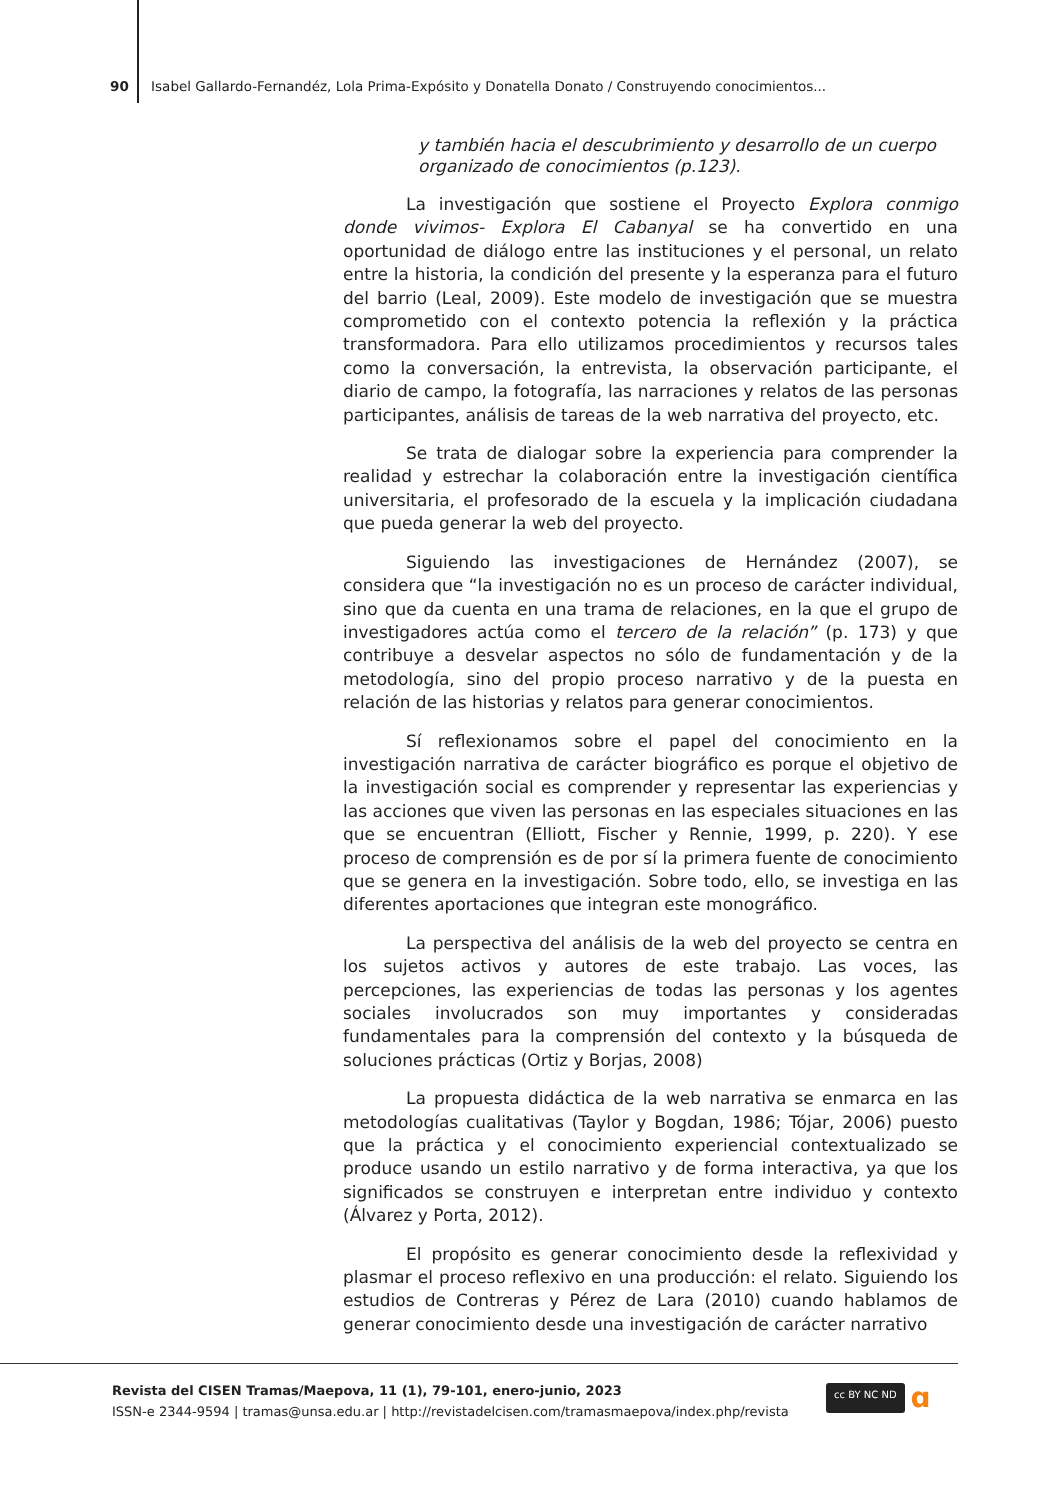90 Isabel Gallardo-Fernandéz, Lola Prima-Expósito y Donatella Donato / Construyendo conocimientos...
y también hacia el descubrimiento y desarrollo de un cuerpo organizado de conocimientos (p.123).
La investigación que sostiene el Proyecto Explora conmigo donde vivimos- Explora El Cabanyal se ha convertido en una oportunidad de diálogo entre las instituciones y el personal, un relato entre la historia, la condición del presente y la esperanza para el futuro del barrio (Leal, 2009). Este modelo de investigación que se muestra comprometido con el contexto potencia la reflexión y la práctica transformadora. Para ello utilizamos procedimientos y recursos tales como la conversación, la entrevista, la observación participante, el diario de campo, la fotografía, las narraciones y relatos de las personas participantes, análisis de tareas de la web narrativa del proyecto, etc.
Se trata de dialogar sobre la experiencia para comprender la realidad y estrechar la colaboración entre la investigación científica universitaria, el profesorado de la escuela y la implicación ciudadana que pueda generar la web del proyecto.
Siguiendo las investigaciones de Hernández (2007), se considera que “la investigación no es un proceso de carácter individual, sino que da cuenta en una trama de relaciones, en la que el grupo de investigadores actúa como el tercero de la relación” (p. 173) y que contribuye a desvelar aspectos no sólo de fundamentación y de la metodología, sino del propio proceso narrativo y de la puesta en relación de las historias y relatos para generar conocimientos.
Sí reflexionamos sobre el papel del conocimiento en la investigación narrativa de carácter biográfico es porque el objetivo de la investigación social es comprender y representar las experiencias y las acciones que viven las personas en las especiales situaciones en las que se encuentran (Elliott, Fischer y Rennie, 1999, p. 220). Y ese proceso de comprensión es de por sí la primera fuente de conocimiento que se genera en la investigación. Sobre todo, ello, se investiga en las diferentes aportaciones que integran este monográfico.
La perspectiva del análisis de la web del proyecto se centra en los sujetos activos y autores de este trabajo. Las voces, las percepciones, las experiencias de todas las personas y los agentes sociales involucrados son muy importantes y consideradas fundamentales para la comprensión del contexto y la búsqueda de soluciones prácticas (Ortiz y Borjas, 2008)
La propuesta didáctica de la web narrativa se enmarca en las metodologías cualitativas (Taylor y Bogdan, 1986; Tójar, 2006) puesto que la práctica y el conocimiento experiencial contextualizado se produce usando un estilo narrativo y de forma interactiva, ya que los significados se construyen e interpretan entre individuo y contexto (Álvarez y Porta, 2012).
El propósito es generar conocimiento desde la reflexividad y plasmar el proceso reflexivo en una producción: el relato. Siguiendo los estudios de Contreras y Pérez de Lara (2010) cuando hablamos de generar conocimiento desde una investigación de carácter narrativo
Revista del CISEN Tramas/Maepova, 11 (1), 79-101, enero-junio, 2023
ISSN-e 2344-9594 | tramas@unsa.edu.ar | http://revistadelcisen.com/tramasmaepova/index.php/revista
cc BY NC ND ɑ